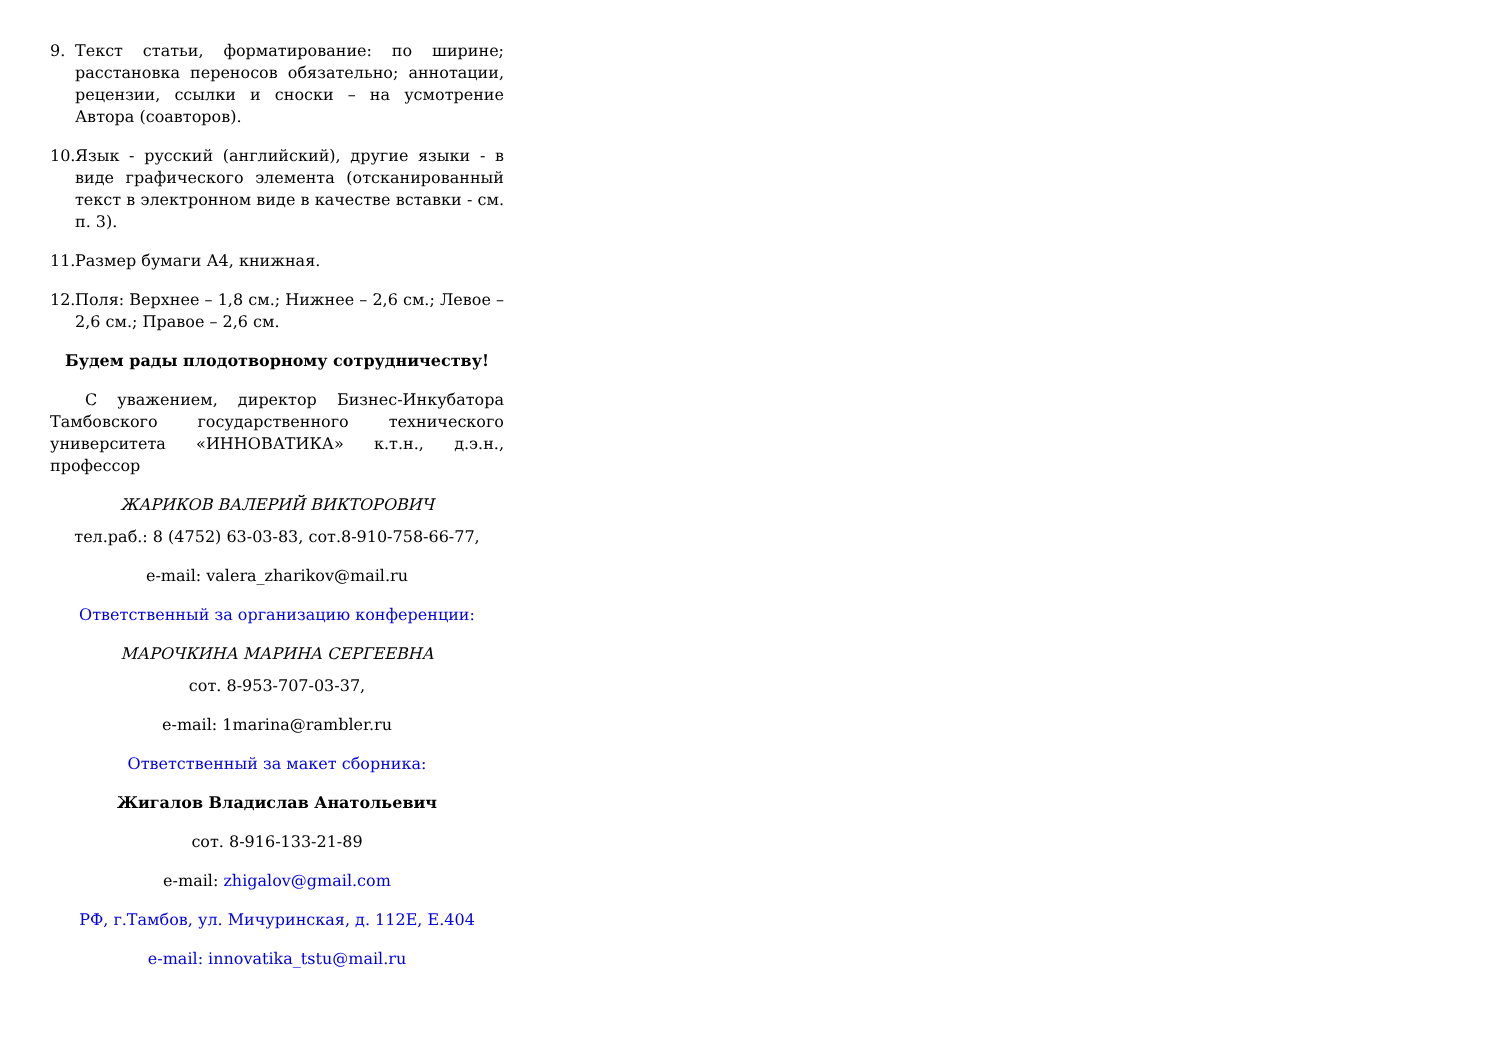9. Текст статьи, форматирование: по ширине; расстановка переносов обязательно; аннотации, рецензии, ссылки и сноски – на усмотрение Автора (соавторов).
10. Язык - русский (английский), другие языки - в виде графического элемента (отсканированный текст в электронном виде в качестве вставки - см. п. 3).
11. Размер бумаги А4, книжная.
12. Поля: Верхнее – 1,8 см.; Нижнее – 2,6 см.; Левое – 2,6 см.; Правое – 2,6 см.
Будем рады плодотворному сотрудничеству!
С уважением, директор Бизнес-Инкубатора Тамбовского государственного технического университета «ИННОВАТИКА» к.т.н., д.э.н., профессор
ЖАРИКОВ ВАЛЕРИЙ ВИКТОРОВИЧ
тел.раб.: 8 (4752) 63-03-83, сот.8-910-758-66-77,
e-mail: valera_zharikov@mail.ru
Ответственный за организацию конференции:
МАРОЧКИНА МАРИНА СЕРГЕЕВНА
сот. 8-953-707-03-37,
e-mail: 1marina@rambler.ru
Ответственный за макет сборника:
Жигалов Владислав Анатольевич
сот. 8-916-133-21-89
e-mail: zhigalov@gmail.com
РФ, г.Тамбов, ул. Мичуринская, д. 112Е, Е.404
e-mail: innovatika_tstu@mail.ru